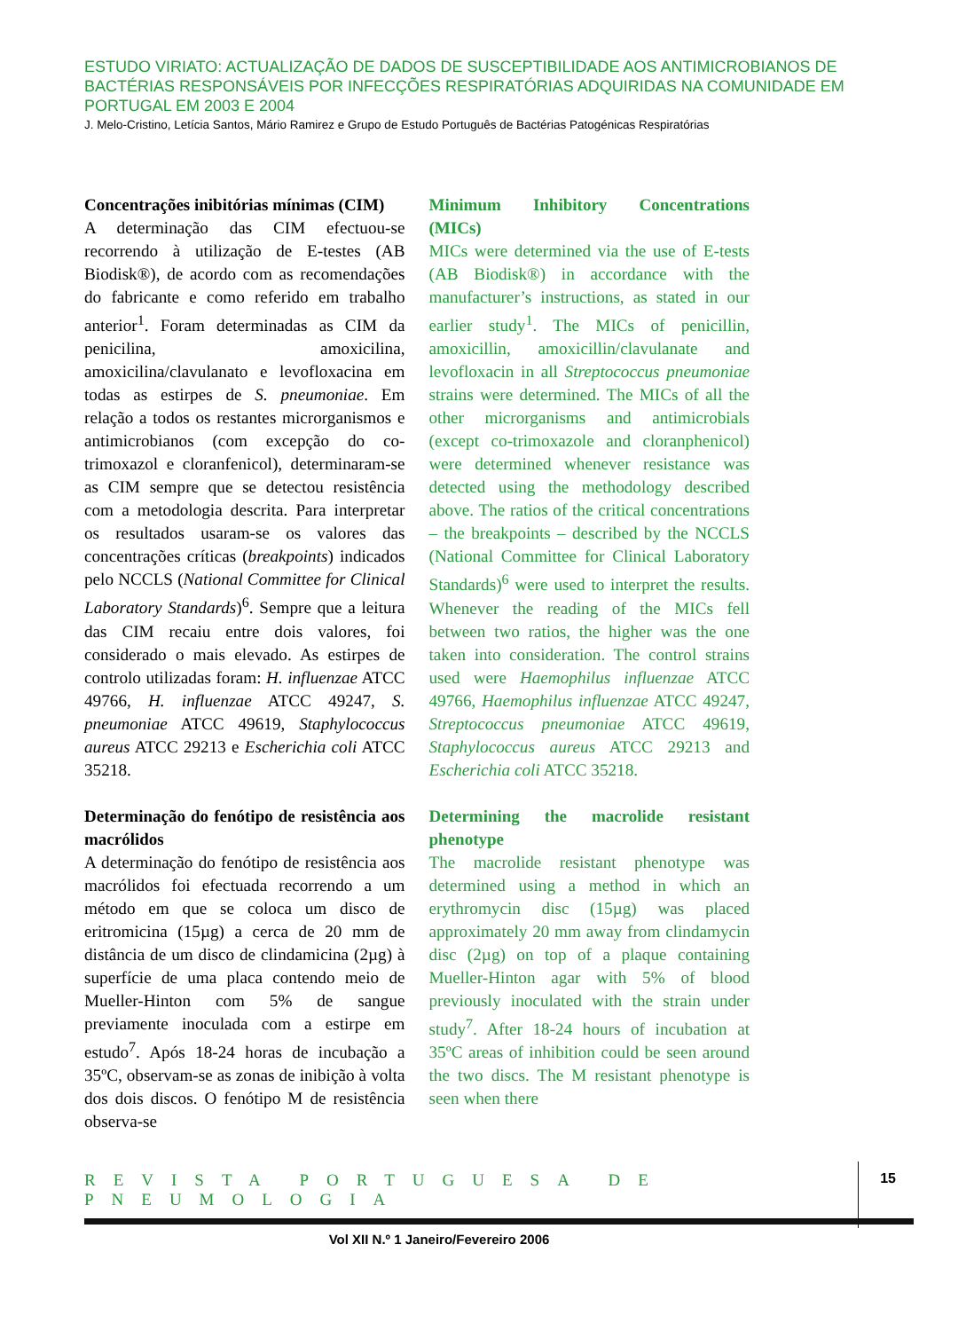ESTUDO VIRIATO: ACTUALIZAÇÃO DE DADOS DE SUSCEPTIBILIDADE AOS ANTIMICROBIANOS DE BACTÉRIAS RESPONSÁVEIS POR INFECÇÕES RESPIRATÓRIAS ADQUIRIDAS NA COMUNIDADE EM PORTUGAL EM 2003 E 2004
J. Melo-Cristino, Letícia Santos, Mário Ramirez e Grupo de Estudo Português de Bactérias Patogénicas Respiratórias
Concentrações inibitórias mínimas (CIM)
A determinação das CIM efectuou-se recorrendo à utilização de E-testes (AB Biodisk®), de acordo com as recomendações do fabricante e como referido em trabalho anterior<sup>1</sup>. Foram determinadas as CIM da penicilina, amoxicilina, amoxicilina/clavulanato e levofloxacina em todas as estirpes de S. pneumoniae. Em relação a todos os restantes microrganismos e antimicrobianos (com excepção do co-trimoxazol e cloranfenicol), determinaram-se as CIM sempre que se detectou resistência com a metodologia descrita. Para interpretar os resultados usaram-se os valores das concentrações críticas (breakpoints) indicados pelo NCCLS (National Committee for Clinical Laboratory Standards)<sup>6</sup>. Sempre que a leitura das CIM recaiu entre dois valores, foi considerado o mais elevado. As estirpes de controlo utilizadas foram: H. influenzae ATCC 49766, H. influenzae ATCC 49247, S. pneumoniae ATCC 49619, Staphylococcus aureus ATCC 29213 e Escherichia coli ATCC 35218.
Determinação do fenótipo de resistência aos macrólidos
A determinação do fenótipo de resistência aos macrólidos foi efectuada recorrendo a um método em que se coloca um disco de eritromicina (15µg) a cerca de 20 mm de distância de um disco de clindamicina (2µg) à superfície de uma placa contendo meio de Mueller-Hinton com 5% de sangue previamente inoculada com a estirpe em estudo<sup>7</sup>. Após 18-24 horas de incubação a 35ºC, observam-se as zonas de inibição à volta dos dois discos. O fenótipo M de resistência observa-se
Minimum Inhibitory Concentrations (MICs)
MICs were determined via the use of E-tests (AB Biodisk®) in accordance with the manufacturer’s instructions, as stated in our earlier study<sup>1</sup>. The MICs of penicillin, amoxicillin, amoxicillin/clavulanate and levofloxacin in all Streptococcus pneumoniae strains were determined. The MICs of all the other microrganisms and antimicrobials (except co-trimoxazole and cloranphenicol) were determined whenever resistance was detected using the methodology described above. The ratios of the critical concentrations – the breakpoints – described by the NCCLS (National Committee for Clinical Laboratory Standards)<sup>6</sup> were used to interpret the results. Whenever the reading of the MICs fell between two ratios, the higher was the one taken into consideration. The control strains used were Haemophilus influenzae ATCC 49766, Haemophilus influenzae ATCC 49247, Streptococcus pneumoniae ATCC 49619, Staphylococcus aureus ATCC 29213 and Escherichia coli ATCC 35218.
Determining the macrolide resistant phenotype
The macrolide resistant phenotype was determined using a method in which an erythromycin disc (15µg) was placed approximately 20 mm away from clindamycin disc (2µg) on top of a plaque containing Mueller-Hinton agar with 5% of blood previously inoculated with the strain under study<sup>7</sup>. After 18-24 hours of incubation at 35ºC areas of inhibition could be seen around the two discs. The M resistant phenotype is seen when there
REVISTA PORTUGUESA DE PNEUMOLOGIA
15
Vol XII N.º 1 Janeiro/Fevereiro 2006